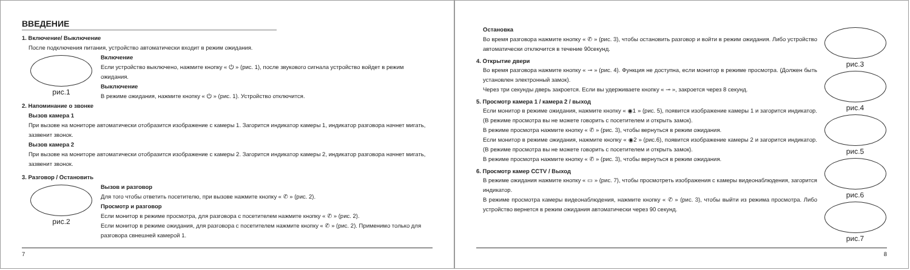ВВЕДЕНИЕ
1. Включение/ Выключение
После подключения питания, устройство автоматически входит в режим ожидания.
рис.1
Включение
Если устройство выключено, нажмите кнопку « ⏻ » (рис. 1), после звукового сигнала устройство войдет в режим ожидания.
Выключение
В режиме ожидания, нажмите кнопку « ⏻ » (рис. 1). Устройство отключится.
2. Напоминание о звонке
Вызов камера 1
При вызове на мониторе автоматически отобразится изображение с камеры 1. Загорится индикатор камеры 1, индикатор разговора начнет мигать, зазвенит звонок.
Вызов камера 2
При вызове на мониторе автоматически отобразится изображение с камеры 2. Загорится индикатор камеры 2, индикатор разговора начнет мигать, зазвенит звонок.
3. Разговор / Остановить
рис.2
Вызов и разговор
Для того чтобы ответить посетителю, при вызове нажмите кнопку « ✆ » (рис. 2).
Просмотр и разговор
Если монитор в режиме просмотра, для разговора с посетителем нажмите кнопку « ✆ » (рис. 2).
Если монитор в режиме ожидания, для разговора с посетителем нажмите кнопку « ✆ » (рис. 2). Применимо только для разговора свнешней камерой 1.
7
Остановка
Во время разговора нажмите кнопку « ✆ » (рис. 3), чтобы остановить разговор и войти в режим ожидания. Либо устройство автоматически отключится в течение 90секунд.
4. Открытие двери
Во время разговора нажмите кнопку « ⊸ » (рис. 4). Функция не доступна, если монитор в режиме просмотра. (Должен быть установлен электронный замок).
Через три секунды дверь закроется. Если вы удерживаете кнопку « ⊸ », закроется через 8 секунд.
5. Просмотр камера 1 / камера 2 / выход
Если монитор в режиме ожидания, нажмите кнопку « ◉1 » (рис. 5), появится изображение камеры 1 и загорится индикатор. (В режиме просмотра вы не можете говорить с посетителем и открыть замок).
В режиме просмотра нажмите кнопку « ✆ » (рис. 3), чтобы вернуться в режим ожидания.
Если монитор в режиме ожидания, нажмите кнопку « ◉2 » (рис.6), появится изображение камеры 2 и загорится индикатор. (В режиме просмотра вы не можете говорить с посетителем и открыть замок).
В режиме просмотра нажмите кнопку « ✆ » (рис. 3), чтобы вернуться в режим ожидания.
6. Просмотр камер CCTV / Выход
В режиме ожидания нажмите кнопку « ▭ » (рис. 7), чтобы просмотреть изображения с камеры видеонаблюдения, загорится индикатор.
В режиме просмотра камеры видеонаблюдения, нажмите кнопку « ✆ » (рис. 3), чтобы выйти из режима просмотра. Либо устройство вернется в режим ожидания автоматически через 90 секунд.
рис.3
рис.4
рис.5
рис.6
рис.7
8